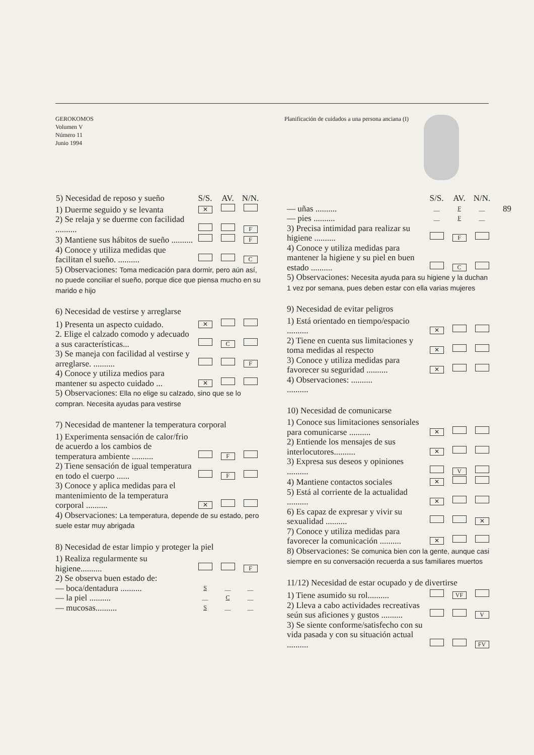GEROKOMOS
Volumen V
Número 11
Junio 1994
Planificación de cuidados a una persona anciana (I)
89
| 5) Necesidad de reposo y sueño | S/S. | AV. | N/N. |
| --- | --- | --- | --- |
| 1) Duerme seguido y se levanta | ✕ | | |
| 2) Se relaja y se duerme con facilidad .......... | | | F |
| 3) Mantiene sus hábitos de sueño .......... | | | F |
| 4) Conoce y utiliza medidas que facilitan el sueño. .......... | | | C |
5) Observaciones: Toma medicación para dormir, pero aún así, no puede conciliar el sueño, porque dice que piensa mucho en su marido e hijo
6) Necesidad de vestirse y arreglarse
| 1) Presenta un aspecto cuidado. | ✕ | | |
| 2. Elige el calzado comodo y adecuado a sus características... | | C | |
| 3) Se maneja con facilidad al vestirse y arreglarse. .......... | | | F |
| 4) Conoce y utiliza medios para mantener su aspecto cuidado ... | ✕ | | |
5) Observaciones: Ella no elige su calzado, sino que se lo compran. Necesita ayudas para vestirse
7) Necesidad de mantener la temperatura corporal
| 1) Experimenta sensación de calor/frio de acuerdo a los cambios de temperatura ambiente .......... | | F | |
| 2) Tiene sensación de igual temperatura en todo el cuerpo ...... | | F | |
| 3) Conoce y aplica medidas para el mantenimiento de la temperatura corporal .......... | ✕ | | |
4) Observaciones: La temperatura, depende de su estado, pero suele estar muy abrigada
8) Necesidad de estar limpio y proteger la piel
| 1) Realiza regularmente su higiene.......... | | | F |
| 2) Se observa buen estado de: | | | |
| — boca/dentadura .......... | S | __ | __ |
| — la piel .......... | __ | C | __ |
| — mucosas.......... | S | __ | __ |
| | S/S. | AV. | N/N. |
| --- | --- | --- | --- |
| — uñas .......... | __ | F | __ |
| — pies .......... | __ | F | __ |
| 3) Precisa intimidad para realizar su higiene .......... | | F | |
| 4) Conoce y utiliza medidas para mantener la higiene y su piel en buen estado .......... | | C | |
5) Observaciones: Necesita ayuda para su higiene y la duchan 1 vez por semana, pues deben estar con ella varias mujeres
9) Necesidad de evitar peligros
| 1) Está orientado en tiempo/espacio .......... | ✕ | | |
| 2) Tiene en cuenta sus limitaciones y toma medidas al respecto | ✕ | | |
| 3) Conoce y utiliza medidas para favorecer su seguridad .......... | ✕ | | |
4) Observaciones: ..........
..........
10) Necesidad de comunicarse
| 1) Conoce sus limitaciones sensoriales para comunicarse .......... | ✕ | | |
| 2) Entiende los mensajes de sus interlocutores.......... | ✕ | | |
| 3) Expresa sus deseos y opiniones .......... | | V | |
| 4) Mantiene contactos sociales | ✕ | | |
| 5) Está al corriente de la actualidad .......... | ✕ | | |
| 6) Es capaz de expresar y vivir su sexualidad .......... | | | ✕ |
| 7) Conoce y utiliza medidas para favorecer la comunicación .......... | ✕ | | |
8) Observaciones: Se comunica bien con la gente, aunque casi siempre en su conversación recuerda a sus familiares muertos
11/12) Necesidad de estar ocupado y de divertirse
| 1) Tiene asumido su rol.......... | | VF | |
| 2) Lleva a cabo actividades recreativas seún sus aficiones y gustos .......... | | | V |
| 3) Se siente conforme/satisfecho con su vida pasada y con su situación actual .......... | | | FV |